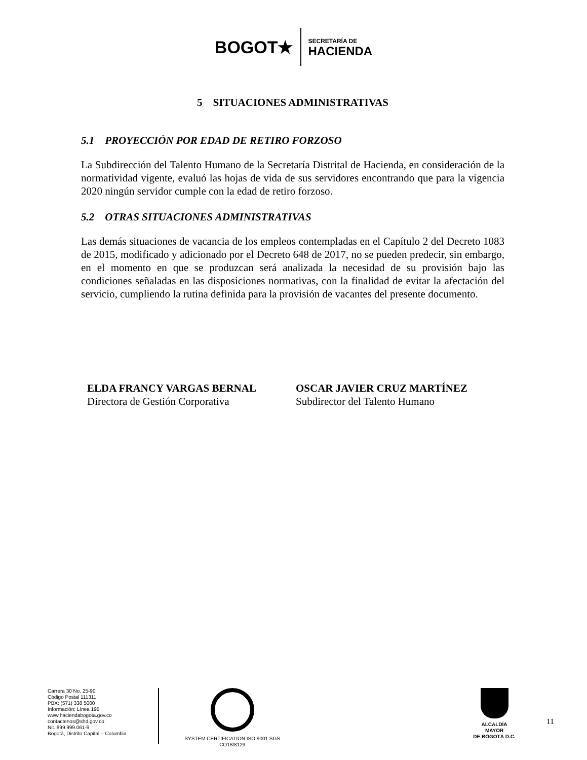BOGOT★ SECRETARÍA DE
HACIENDA
5 SITUACIONES ADMINISTRATIVAS
5.1 PROYECCIÓN POR EDAD DE RETIRO FORZOSO
La Subdirección del Talento Humano de la Secretaría Distrital de Hacienda, en consideración de la normatividad vigente, evaluó las hojas de vida de sus servidores encontrando que para la vigencia 2020 ningún servidor cumple con la edad de retiro forzoso.
5.2 OTRAS SITUACIONES ADMINISTRATIVAS
Las demás situaciones de vacancia de los empleos contempladas en el Capítulo 2 del Decreto 1083 de 2015, modificado y adicionado por el Decreto 648 de 2017, no se pueden predecir, sin embargo, en el momento en que se produzcan será analizada la necesidad de su provisión bajo las condiciones señaladas en las disposiciones normativas, con la finalidad de evitar la afectación del servicio, cumpliendo la rutina definida para la provisión de vacantes del presente documento.
ELDA FRANCY VARGAS BERNAL
Directora de Gestión Corporativa
OSCAR JAVIER CRUZ MARTÍNEZ
Subdirector del Talento Humano
Carrera 30 No. 25-90
Código Postal 111311
PBX: (571) 338 5000
Información: Línea 195
www.haciendabogota.gov.co
contactenos@shd.gov.co
Nit. 899.999.061-9
Bogotá, Distrito Capital – Colombia
SYSTEM CERTIFICATION ISO 9001 SGS
CO18/8129
ALCALDÍA MAYOR
DE BOGOTÁ D.C.
11